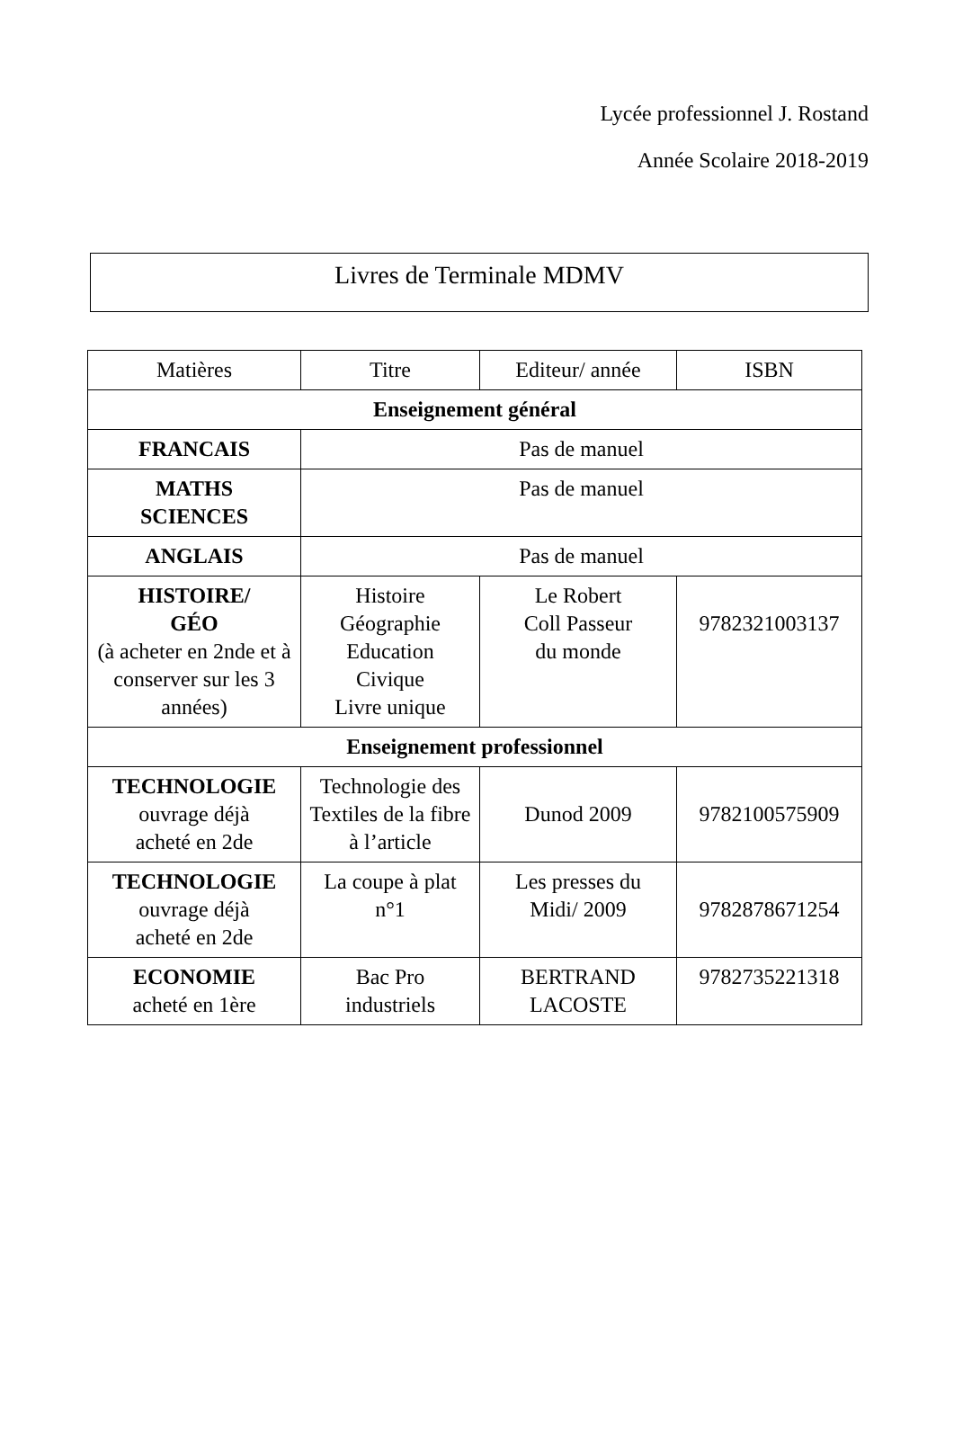Lycée professionnel J. Rostand
Année Scolaire 2018-2019
Livres de Terminale MDMV
| Matières | Titre | Editeur/ année | ISBN |
| --- | --- | --- | --- |
| Enseignement général | | | |
| FRANCAIS | Pas de manuel | | |
| MATHS SCIENCES | Pas de manuel | | |
| ANGLAIS | Pas de manuel | | |
| HISTOIRE/ GÉO (à acheter en 2nde et à conserver sur les 3 années) | Histoire Géographie Education Civique Livre unique | Le Robert Coll Passeur du monde | 9782321003137 |
| Enseignement professionnel | | | |
| TECHNOLOGIE ouvrage déjà acheté en 2de | Technologie des Textiles de la fibre à l’article | Dunod 2009 | 9782100575909 |
| TECHNOLOGIE ouvrage déjà acheté en 2de | La coupe à plat n°1 | Les presses du Midi/ 2009 | 9782878671254 |
| ECONOMIE acheté en 1ère | Bac Pro industriels | BERTRAND LACOSTE | 9782735221318 |